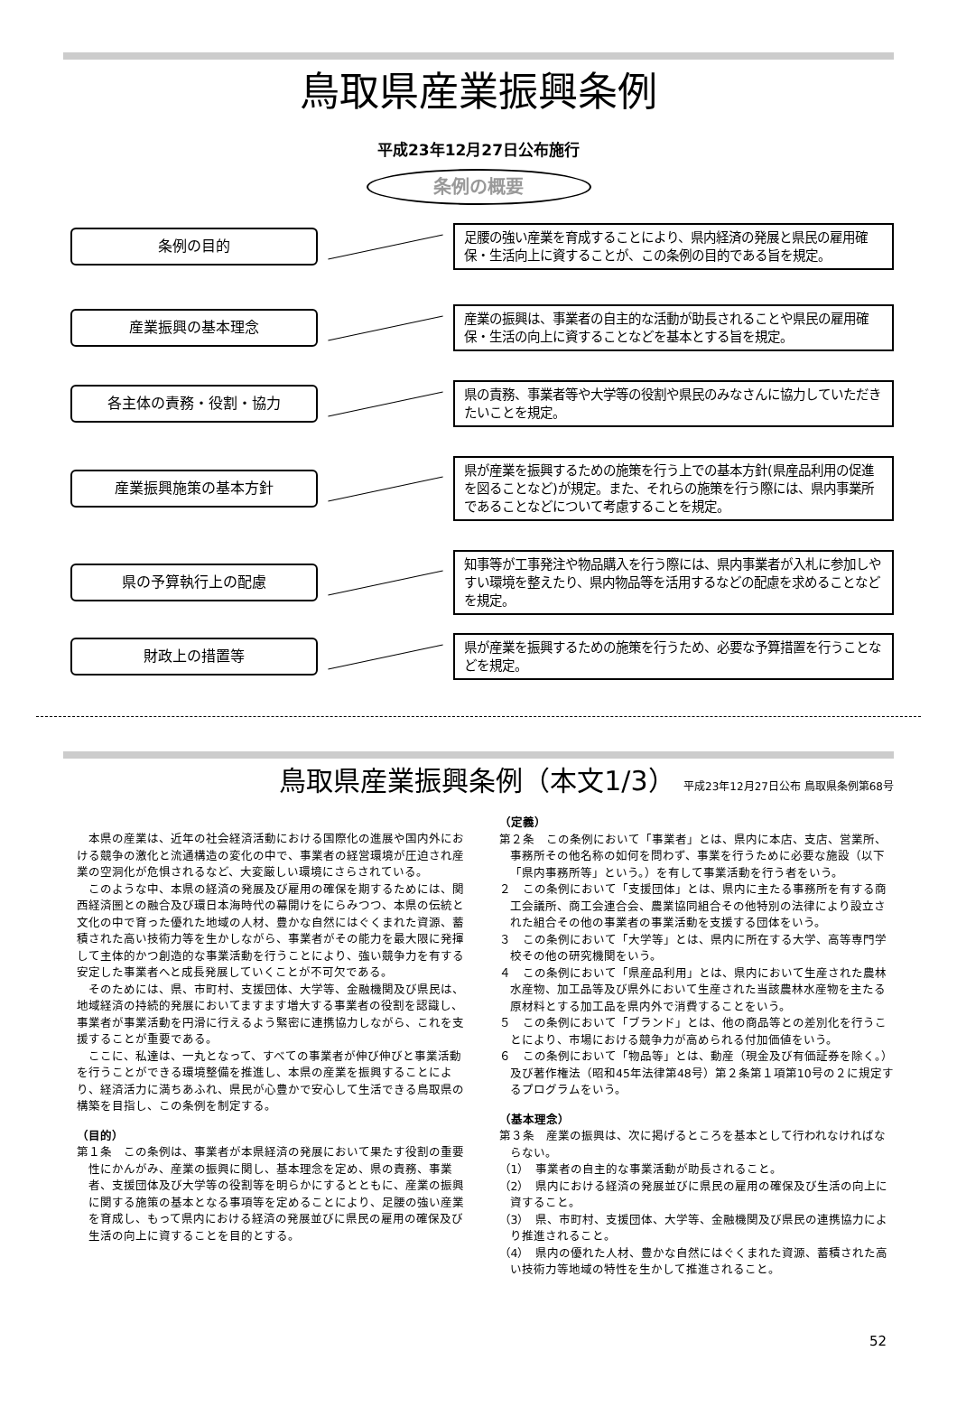鳥取県産業振興条例
平成23年12月27日公布施行
条例の概要
条例の目的
足腰の強い産業を育成することにより、県内経済の発展と県民の雇用確保・生活向上に資することが、この条例の目的である旨を規定。
産業振興の基本理念
産業の振興は、事業者の自主的な活動が助長されることや県民の雇用確保・生活の向上に資することなどを基本とする旨を規定。
各主体の責務・役割・協力
県の責務、事業者等や大学等の役割や県民のみなさんに協力していただきたいことを規定。
産業振興施策の基本方針
県が産業を振興するための施策を行う上での基本方針(県産品利用の促進を図ることなど)が規定。また、それらの施策を行う際には、県内事業所であることなどについて考慮することを規定。
県の予算執行上の配慮
知事等が工事発注や物品購入を行う際には、県内事業者が入札に参加しやすい環境を整えたり、県内物品等を活用するなどの配慮を求めることなどを規定。
財政上の措置等
県が産業を振興するための施策を行うため、必要な予算措置を行うことなどを規定。
鳥取県産業振興条例（本文1/3） 平成23年12月27日公布 鳥取県条例第68号
本県の産業は、近年の社会経済活動における国際化の進展や国内外における競争の激化と流通構造の変化の中で、事業者の経営環境が圧迫され産業の空洞化が危惧されるなど、大変厳しい環境にさらされている。
このような中、本県の経済の発展及び雇用の確保を期するためには、関西経済圏との融合及び環日本海時代の幕開けをにらみつつ、本県の伝統と文化の中で育った優れた地域の人材、豊かな自然にはぐくまれた資源、蓄積された高い技術力等を生かしながら、事業者がその能力を最大限に発揮して主体的かつ創造的な事業活動を行うことにより、強い競争力を有する安定した事業者へと成長発展していくことが不可欠である。
そのためには、県、市町村、支援団体、大学等、金融機関及び県民は、地域経済の持続的発展においてますます増大する事業者の役割を認識し、事業者が事業活動を円滑に行えるよう緊密に連携協力しながら、これを支援することが重要である。
ここに、私達は、一丸となって、すべての事業者が伸び伸びと事業活動を行うことができる環境整備を推進し、本県の産業を振興することにより、経済活力に満ちあふれ、県民が心豊かで安心して生活できる鳥取県の構築を目指し、この条例を制定する。
（目的）
第１条　この条例は、事業者が本県経済の発展において果たす役割の重要性にかんがみ、産業の振興に関し、基本理念を定め、県の責務、事業者、支援団体及び大学等の役割等を明らかにするとともに、産業の振興に関する施策の基本となる事項等を定めることにより、足腰の強い産業を育成し、もって県内における経済の発展並びに県民の雇用の確保及び生活の向上に資することを目的とする。
（定義）
第２条　この条例において「事業者」とは、県内に本店、支店、営業所、事務所その他名称の如何を問わず、事業を行うために必要な施設（以下「県内事務所等」という。）を有して事業活動を行う者をいう。
２　この条例において「支援団体」とは、県内に主たる事務所を有する商工会議所、商工会連合会、農業協同組合その他特別の法律により設立された組合その他の事業者の事業活動を支援する団体をいう。
３　この条例において「大学等」とは、県内に所在する大学、高等専門学校その他の研究機関をいう。
４　この条例において「県産品利用」とは、県内において生産された農林水産物、加工品等及び県外において生産された当該農林水産物を主たる原材料とする加工品を県内外で消費することをいう。
５　この条例において「ブランド」とは、他の商品等との差別化を行うことにより、市場における競争力が高められる付加価値をいう。
６　この条例において「物品等」とは、動産（現金及び有価証券を除く。）及び著作権法（昭和45年法律第48号）第２条第１項第10号の２に規定するプログラムをいう。
（基本理念）
第３条　産業の振興は、次に掲げるところを基本として行われなければならない。
（1）　事業者の自主的な事業活動が助長されること。
（2）　県内における経済の発展並びに県民の雇用の確保及び生活の向上に資すること。
（3）　県、市町村、支援団体、大学等、金融機関及び県民の連携協力により推進されること。
（4）　県内の優れた人材、豊かな自然にはぐくまれた資源、蓄積された高い技術力等地域の特性を生かして推進されること。
52